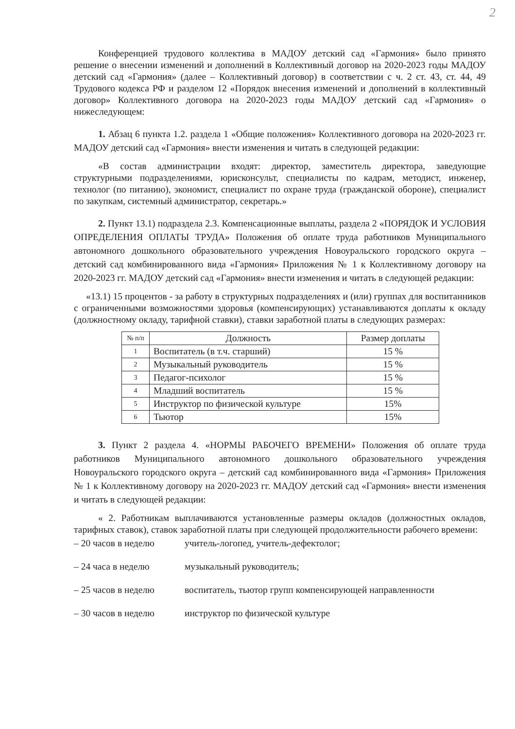2
Конференцией трудового коллектива в МАДОУ детский сад «Гармония» было принято решение о внесении изменений и дополнений в Коллективный договор на 2020-2023 годы МАДОУ детский сад «Гармония» (далее – Коллективный договор) в соответствии с ч. 2 ст. 43, ст. 44, 49 Трудового кодекса РФ и разделом 12 «Порядок внесения изменений и дополнений в коллективный договор» Коллективного договора на 2020-2023 годы МАДОУ детский сад «Гармония» о нижеследующем:
1. Абзац 6 пункта 1.2. раздела 1 «Общие положения» Коллективного договора на 2020-2023 гг. МАДОУ детский сад «Гармония» внести изменения и читать в следующей редакции:
«В состав администрации входят: директор, заместитель директора, заведующие структурными подразделениями, юрисконсульт, специалисты по кадрам, методист, инженер, технолог (по питанию), экономист, специалист по охране труда (гражданской обороне), специалист по закупкам, системный администратор, секретарь.»
2. Пункт 13.1) подраздела 2.3. Компенсационные выплаты, раздела 2 «ПОРЯДОК И УСЛОВИЯ ОПРЕДЕЛЕНИЯ ОПЛАТЫ ТРУДА» Положения об оплате труда работников Муниципального автономного дошкольного образовательного учреждения Новоуральского городского округа – детский сад комбинированного вида «Гармония» Приложения № 1 к Коллективному договору на 2020-2023 гг. МАДОУ детский сад «Гармония» внести изменения и читать в следующей редакции:
«13.1) 15 процентов - за работу в структурных подразделениях и (или) группах для воспитанников с ограниченными возможностями здоровья (компенсирующих) устанавливаются доплаты к окладу (должностному окладу, тарифной ставки), ставки заработной платы в следующих размерах:
| № п/п | Должность | Размер доплаты |
| --- | --- | --- |
| 1 | Воспитатель (в т.ч. старший) | 15 % |
| 2 | Музыкальный руководитель | 15 % |
| 3 | Педагог-психолог | 15 % |
| 4 | Младший воспитатель | 15 % |
| 5 | Инструктор по физической культуре | 15% |
| 6 | Тьютор | 15% |
3. Пункт 2 раздела 4. «НОРМЫ РАБОЧЕГО ВРЕМЕНИ» Положения об оплате труда работников Муниципального автономного дошкольного образовательного учреждения Новоуральского городского округа – детский сад комбинированного вида «Гармония» Приложения № 1 к Коллективному договору на 2020-2023 гг. МАДОУ детский сад «Гармония» внести изменения и читать в следующей редакции:
« 2. Работникам выплачиваются установленные размеры окладов (должностных окладов, тарифных ставок), ставок заработной платы при следующей продолжительности рабочего времени:
– 20 часов в неделю учитель-логопед, учитель-дефектолог;
– 24 часа в неделю музыкальный руководитель;
– 25 часов в неделю воспитатель, тьютор групп компенсирующей направленности
– 30 часов в неделю инструктор по физической культуре